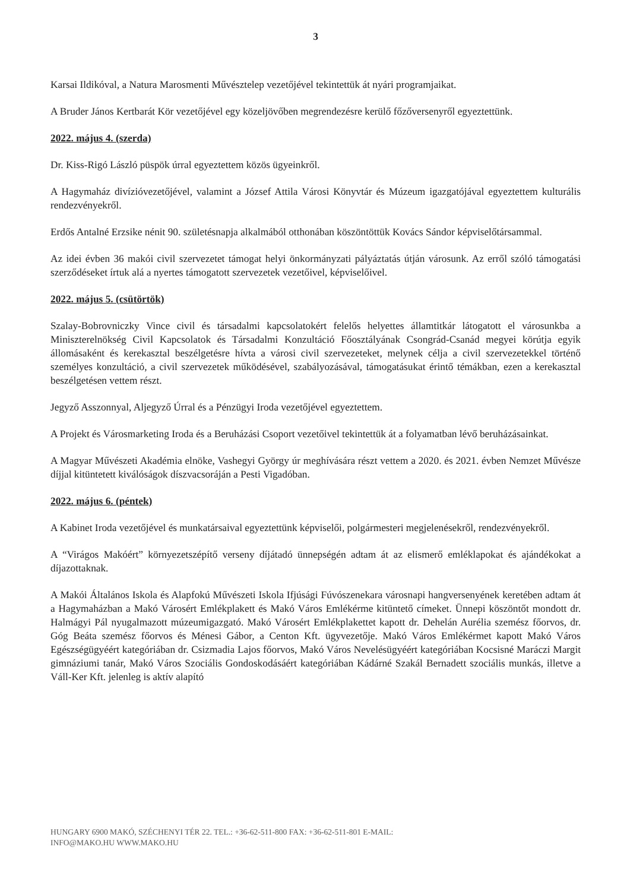3
Karsai Ildikóval, a Natura Marosmenti Művésztelep vezetőjével tekintettük át nyári programjaikat.
A Bruder János Kertbarát Kör vezetőjével egy közeljövőben megrendezésre kerülő főzőversenyről egyeztettünk.
2022. május 4. (szerda)
Dr. Kiss-Rigó László püspök úrral egyeztettem közös ügyeinkről.
A Hagymaház divízióvezetőjével, valamint a József Attila Városi Könyvtár és Múzeum igazgatójával egyeztettem kulturális rendezvényekről.
Erdős Antalné Erzsike nénit 90. születésnapja alkalmából otthonában köszöntöttük Kovács Sándor képviselőtársammal.
Az idei évben 36 makói civil szervezetet támogat helyi önkormányzati pályáztatás útján városunk. Az erről szóló támogatási szerződéseket írtuk alá a nyertes támogatott szervezetek vezetőivel, képviselőivel.
2022. május 5. (csütörtök)
Szalay-Bobrovniczky Vince civil és társadalmi kapcsolatokért felelős helyettes államtitkár látogatott el városunkba a Miniszterelnökség Civil Kapcsolatok és Társadalmi Konzultáció Főosztályának Csongrád-Csanád megyei körútja egyik állomásaként és kerekasztal beszélgetésre hívta a városi civil szervezeteket, melynek célja a civil szervezetekkel történő személyes konzultáció, a civil szervezetek működésével, szabályozásával, támogatásukat érintő témákban, ezen a kerekasztal beszélgetésen vettem részt.
Jegyző Asszonnyal, Aljegyző Úrral és a Pénzügyi Iroda vezetőjével egyeztettem.
A Projekt és Városmarketing Iroda és a Beruházási Csoport vezetőivel tekintettük át a folyamatban lévő beruházásainkat.
A Magyar Művészeti Akadémia elnöke, Vashegyi György úr meghívására részt vettem a 2020. és 2021. évben Nemzet Művésze díjjal kitüntetett kiválóságok díszvacsoráján a Pesti Vigadóban.
2022. május 6. (péntek)
A Kabinet Iroda vezetőjével és munkatársaival egyeztettünk képviselői, polgármesteri megjelenésekről, rendezvényekről.
A “Virágos Makóért” környezetszépítő verseny díjátadó ünnepségén adtam át az elismerő emléklapokat és ajándékokat a díjazottaknak.
A Makói Általános Iskola és Alapfokú Művészeti Iskola Ifjúsági Fúvószenekara városnapi hangversenyének keretében adtam át a Hagymaházban a Makó Városért Emlékplakett és Makó Város Emlékérme kitüntető címeket. Ünnepi köszöntőt mondott dr. Halmágyi Pál nyugalmazott múzeumigazgató. Makó Városért Emlékplakettet kapott dr. Dehelán Aurélia szemész főorvos, dr. Góg Beáta szemész főorvos és Ménesi Gábor, a Centon Kft. ügyvezetője. Makó Város Emlékérmet kapott Makó Város Egészségügyéért kategóriában dr. Csizmadia Lajos főorvos, Makó Város Nevelésügyéért kategóriában Kocsisné Maráczi Margit gimnáziumi tanár, Makó Város Szociális Gondoskodásáért kategóriában Kádárné Szakál Bernadett szociális munkás, illetve a Váll-Ker Kft. jelenleg is aktív alapító
HUNGARY 6900 MAKÓ, SZÉCHENYI TÉR 22. TEL.: +36-62-511-800 FAX: +36-62-511-801 E-MAIL:
INFO@MAKO.HU WWW.MAKO.HU